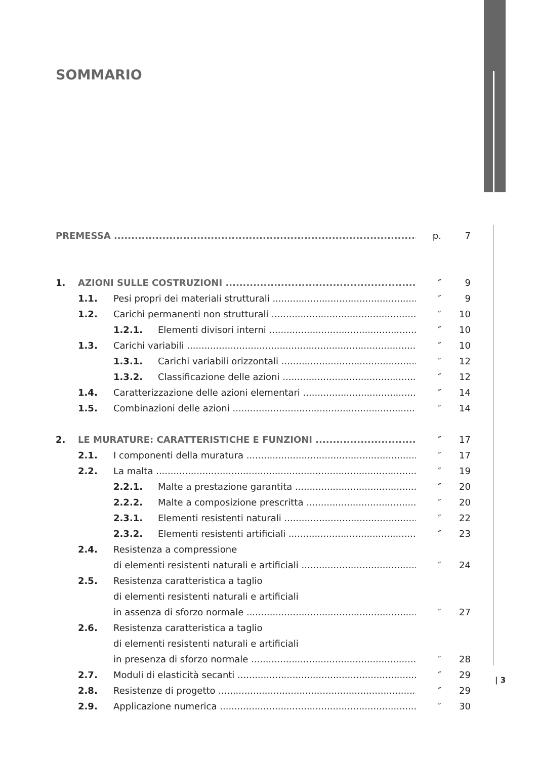SOMMARIO
PREMESSA p. 7
1. AZIONI SULLE COSTRUZIONI ″ 9
1.1. Pesi propri dei materiali strutturali ″ 9
1.2. Carichi permanenti non strutturali ″ 10
1.2.1. Elementi divisori interni ″ 10
1.3. Carichi variabili ″ 10
1.3.1. Carichi variabili orizzontali ″ 12
1.3.2. Classificazione delle azioni ″ 12
1.4. Caratterizzazione delle azioni elementari ″ 14
1.5. Combinazioni delle azioni ″ 14
2. LE MURATURE: CARATTERISTICHE E FUNZIONI ″ 17
2.1. I componenti della muratura ″ 17
2.2. La malta ″ 19
2.2.1. Malte a prestazione garantita ″ 20
2.2.2. Malte a composizione prescritta ″ 20
2.3.1. Elementi resistenti naturali ″ 22
2.3.2. Elementi resistenti artificiali ″ 23
2.4. Resistenza a compressione
di elementi resistenti naturali e artificiali ″ 24
2.5. Resistenza caratteristica a taglio
di elementi resistenti naturali e artificiali
in assenza di sforzo normale ″ 27
2.6. Resistenza caratteristica a taglio
di elementi resistenti naturali e artificiali
in presenza di sforzo normale ″ 28
2.7. Moduli di elasticità secanti ″ 29
2.8. Resistenze di progetto ″ 29
2.9. Applicazione numerica ″ 30
| 3